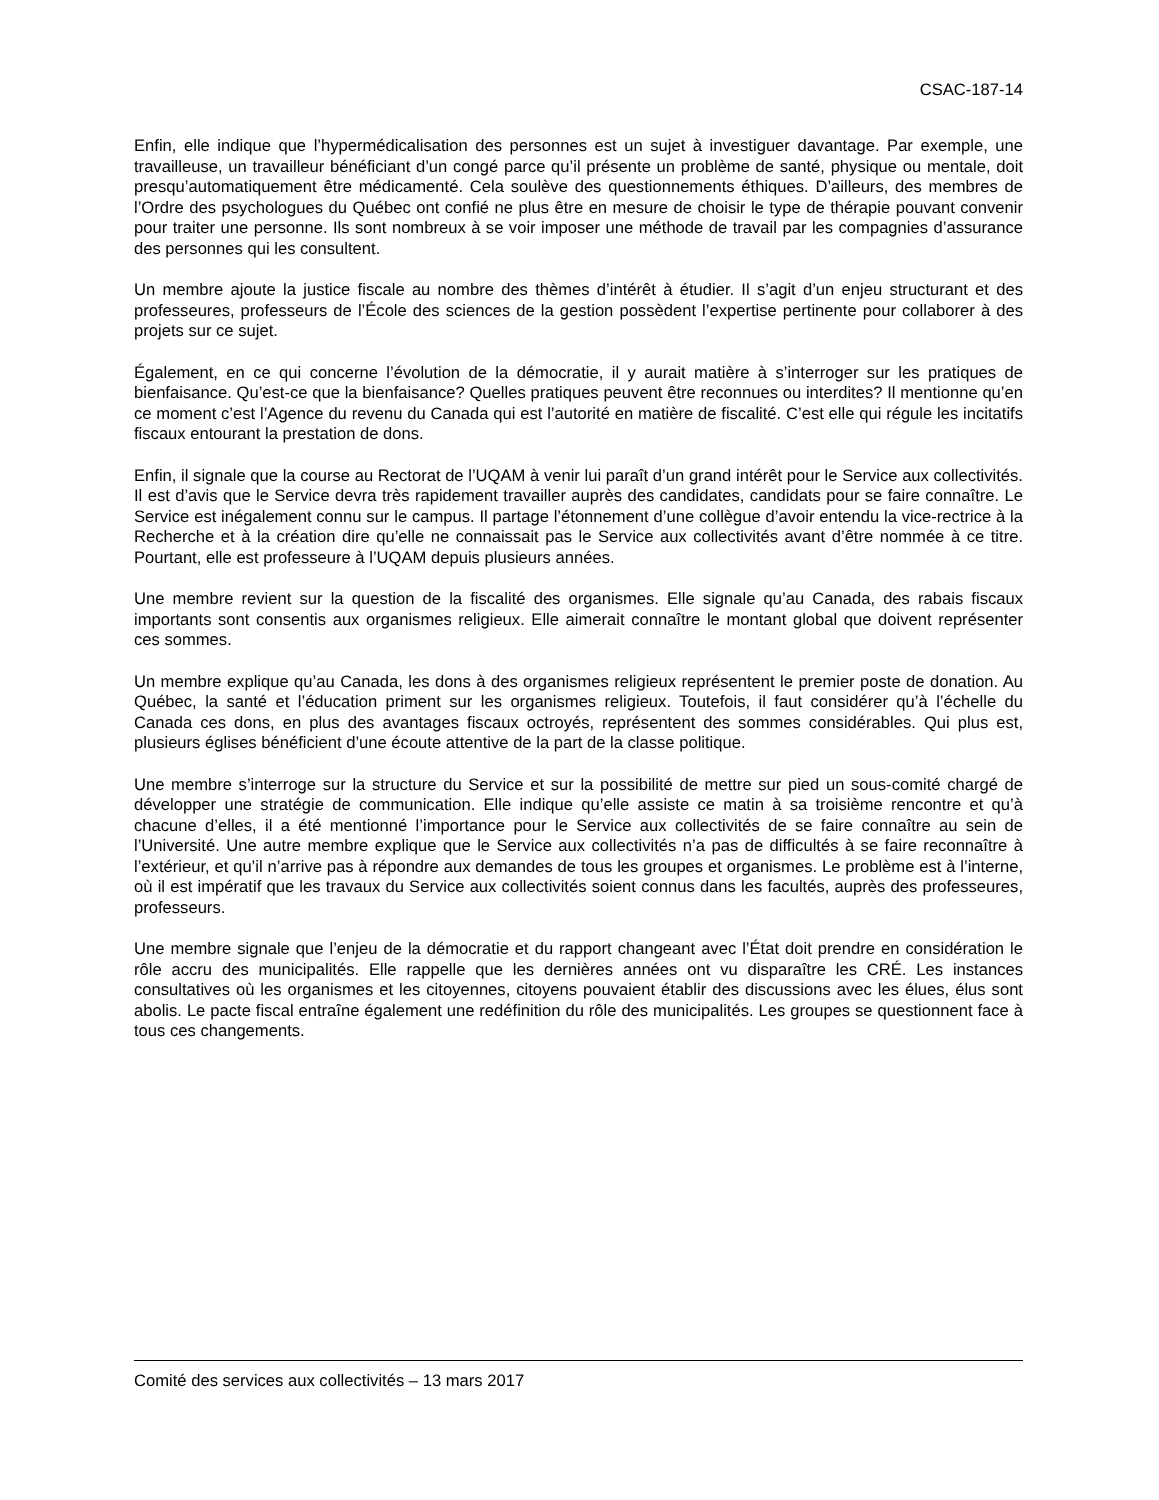CSAC-187-14
Enfin, elle indique que l’hypermédicalisation des personnes est un sujet à investiguer davantage. Par exemple, une travailleuse, un travailleur bénéficiant d’un congé parce qu’il présente un problème de santé, physique ou mentale, doit presqu’automatiquement être médicamenté. Cela soulève des questionnements éthiques. D’ailleurs, des membres de l’Ordre des psychologues du Québec ont confié ne plus être en mesure de choisir le type de thérapie pouvant convenir pour traiter une personne. Ils sont nombreux à se voir imposer une méthode de travail par les compagnies d’assurance des personnes qui les consultent.
Un membre ajoute la justice fiscale au nombre des thèmes d’intérêt à étudier. Il s’agit d’un enjeu structurant et des professeures, professeurs de l’École des sciences de la gestion possèdent l’expertise pertinente pour collaborer à des projets sur ce sujet.
Également, en ce qui concerne l’évolution de la démocratie, il y aurait matière à s’interroger sur les pratiques de bienfaisance. Qu’est-ce que la bienfaisance? Quelles pratiques peuvent être reconnues ou interdites? Il mentionne qu’en ce moment c’est l’Agence du revenu du Canada qui est l’autorité en matière de fiscalité. C’est elle qui régule les incitatifs fiscaux entourant la prestation de dons.
Enfin, il signale que la course au Rectorat de l’UQAM à venir lui paraît d’un grand intérêt pour le Service aux collectivités. Il est d’avis que le Service devra très rapidement travailler auprès des candidates, candidats pour se faire connaître. Le Service est inégalement connu sur le campus. Il partage l’étonnement d’une collègue d’avoir entendu la vice-rectrice à la Recherche et à la création dire qu’elle ne connaissait pas le Service aux collectivités avant d’être nommée à ce titre. Pourtant, elle est professeure à l’UQAM depuis plusieurs années.
Une membre revient sur la question de la fiscalité des organismes. Elle signale qu’au Canada, des rabais fiscaux importants sont consentis aux organismes religieux. Elle aimerait connaître le montant global que doivent représenter ces sommes.
Un membre explique qu’au Canada, les dons à des organismes religieux représentent le premier poste de donation. Au Québec, la santé et l’éducation priment sur les organismes religieux. Toutefois, il faut considérer qu’à l’échelle du Canada ces dons, en plus des avantages fiscaux octroyés, représentent des sommes considérables. Qui plus est, plusieurs églises bénéficient d’une écoute attentive de la part de la classe politique.
Une membre s’interroge sur la structure du Service et sur la possibilité de mettre sur pied un sous-comité chargé de développer une stratégie de communication. Elle indique qu’elle assiste ce matin à sa troisième rencontre et qu’à chacune d’elles, il a été mentionné l’importance pour le Service aux collectivités de se faire connaître au sein de l’Université. Une autre membre explique que le Service aux collectivités n’a pas de difficultés à se faire reconnaître à l’extérieur, et qu’il n’arrive pas à répondre aux demandes de tous les groupes et organismes. Le problème est à l’interne, où il est impératif que les travaux du Service aux collectivités soient connus dans les facultés, auprès des professeures, professeurs.
Une membre signale que l’enjeu de la démocratie et du rapport changeant avec l’État doit prendre en considération le rôle accru des municipalités. Elle rappelle que les dernières années ont vu disparaître les CRÉ. Les instances consultatives où les organismes et les citoyennes, citoyens pouvaient établir des discussions avec les élues, élus sont abolis. Le pacte fiscal entraîne également une redéfinition du rôle des municipalités. Les groupes se questionnent face à tous ces changements.
Comité des services aux collectivités – 13 mars 2017